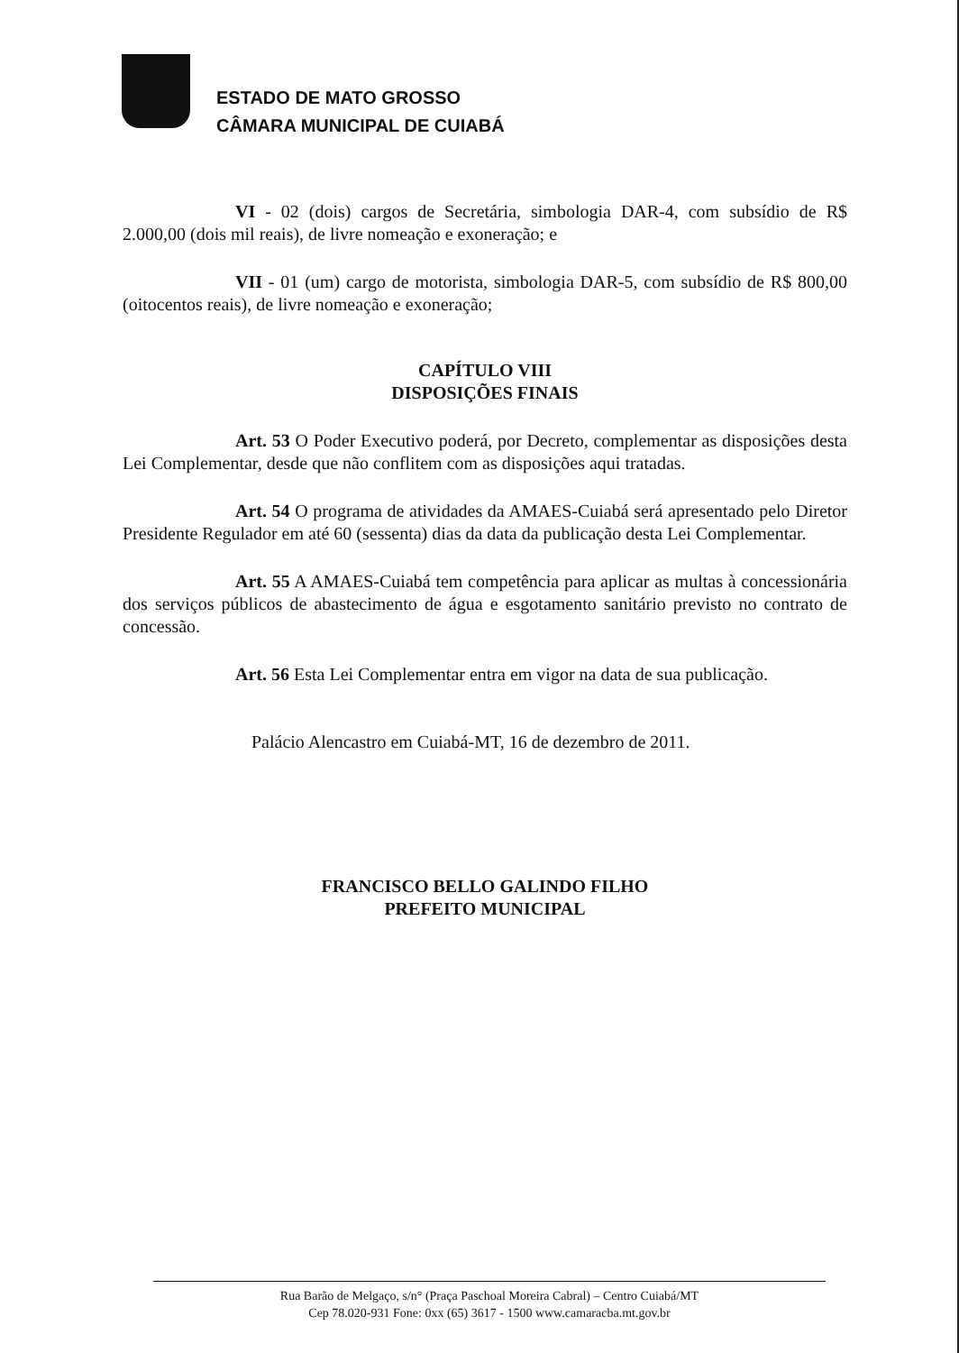ESTADO DE MATO GROSSO
CÂMARA MUNICIPAL DE CUIABÁ
VI - 02 (dois) cargos de Secretária, simbologia DAR-4, com subsídio de R$ 2.000,00 (dois mil reais), de livre nomeação e exoneração; e
VII - 01 (um) cargo de motorista, simbologia DAR-5, com subsídio de R$ 800,00 (oitocentos reais), de livre nomeação e exoneração;
CAPÍTULO VIII
DISPOSIÇÕES FINAIS
Art. 53 O Poder Executivo poderá, por Decreto, complementar as disposições desta Lei Complementar, desde que não conflitem com as disposições aqui tratadas.
Art. 54 O programa de atividades da AMAES-Cuiabá será apresentado pelo Diretor Presidente Regulador em até 60 (sessenta) dias da data da publicação desta Lei Complementar.
Art. 55 A AMAES-Cuiabá tem competência para aplicar as multas à concessionária dos serviços públicos de abastecimento de água e esgotamento sanitário previsto no contrato de concessão.
Art. 56 Esta Lei Complementar entra em vigor na data de sua publicação.
Palácio Alencastro em Cuiabá-MT, 16 de dezembro de 2011.
FRANCISCO BELLO GALINDO FILHO
PREFEITO MUNICIPAL
Rua Barão de Melgaço, s/n° (Praça Paschoal Moreira Cabral) – Centro Cuiabá/MT
Cep 78.020-931 Fone: 0xx (65) 3617 - 1500 www.camaracba.mt.gov.br